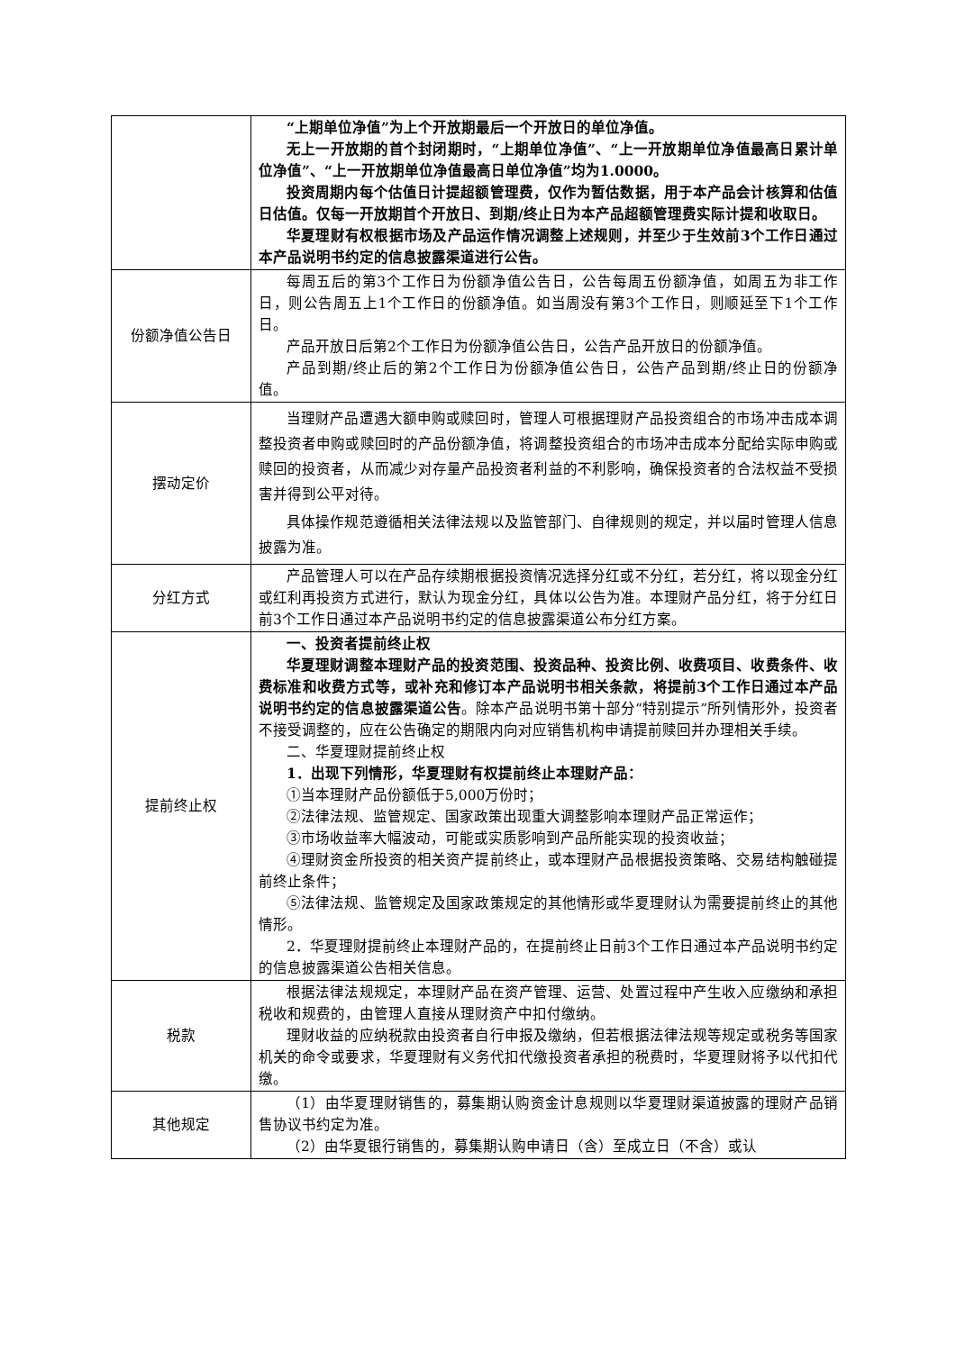| | “上期单位净值”为上个开放期最后一个开放日的单位净值。 无上一开放期的首个封闭期时，“上期单位净值”、“上一开放期单位净值最高日累计单位净值”、“上一开放期单位净值最高日单位净值”均为1.0000。 投资周期内每个估值日计提超额管理费，仅作为暂估数据，用于本产品会计核算和估值日估值。仅每一开放期首个开放日、到期/终止日为本产品超额管理费实际计提和收取日。 华夏理财有权根据市场及产品运作情况调整上述规则，并至少于生效前3个工作日通过本产品说明书约定的信息披露渠道进行公告。 |
| 份额净值公告日 | 每周五后的第3个工作日为份额净值公告日，公告每周五份额净值，如周五为非工作日，则公告周五上1个工作日的份额净值。如当周没有第3个工作日，则顺延至下1个工作日。 产品开放日后第2个工作日为份额净值公告日，公告产品开放日的份额净值。 产品到期/终止后的第2个工作日为份额净值公告日，公告产品到期/终止日的份额净值。 |
| 摆动定价 | 当理财产品遭遇大额申购或赎回时，管理人可根据理财产品投资组合的市场冲击成本调整投资者申购或赎回时的产品份额净值，将调整投资组合的市场冲击成本分配给实际申购或赎回的投资者，从而减少对存量产品投资者利益的不利影响，确保投资者的合法权益不受损害并得到公平对待。 具体操作规范遵循相关法律法规以及监管部门、自律规则的规定，并以届时管理人信息披露为准。 |
| 分红方式 | 产品管理人可以在产品存续期根据投资情况选择分红或不分红，若分红，将以现金分红或红利再投资方式进行，默认为现金分红，具体以公告为准。本理财产品分红，将于分红日前3个工作日通过本产品说明书约定的信息披露渠道公布分红方案。 |
| 提前终止权 | 一、投资者提前终止权 华夏理财调整本理财产品的投资范围、投资品种、投资比例、收费项目、收费条件、收费标准和收费方式等，或补充和修订本产品说明书相关条款，将提前3个工作日通过本产品说明书约定的信息披露渠道公告 。除本产品说明书第十部分“特别提示”所列情形外，投资者不接受调整的，应在公告确定的期限内向对应销售机构申请提前赎回并办理相关手续。 二、华夏理财提前终止权 1．出现下列情形，华夏理财有权提前终止本理财产品： ①当本理财产品份额低于5,000万份时； ②法律法规、监管规定、国家政策出现重大调整影响本理财产品正常运作； ③市场收益率大幅波动，可能或实质影响到产品所能实现的投资收益； ④理财资金所投资的相关资产提前终止，或本理财产品根据投资策略、交易结构触碰提前终止条件； ⑤法律法规、监管规定及国家政策规定的其他情形或华夏理财认为需要提前终止的其他情形。 2．华夏理财提前终止本理财产品的，在提前终止日前3个工作日通过本产品说明书约定的信息披露渠道公告相关信息。 |
| 税款 | 根据法律法规规定，本理财产品在资产管理、运营、处置过程中产生收入应缴纳和承担税收和规费的，由管理人直接从理财资产中扣付缴纳。 理财收益的应纳税款由投资者自行申报及缴纳，但若根据法律法规等规定或税务等国家机关的命令或要求，华夏理财有义务代扣代缴投资者承担的税费时，华夏理财将予以代扣代缴。 |
| 其他规定 | （1）由华夏理财销售的，募集期认购资金计息规则以华夏理财渠道披露的理财产品销售协议书约定为准。 （2）由华夏银行销售的，募集期认购申请日（含）至成立日（不含）或认 |